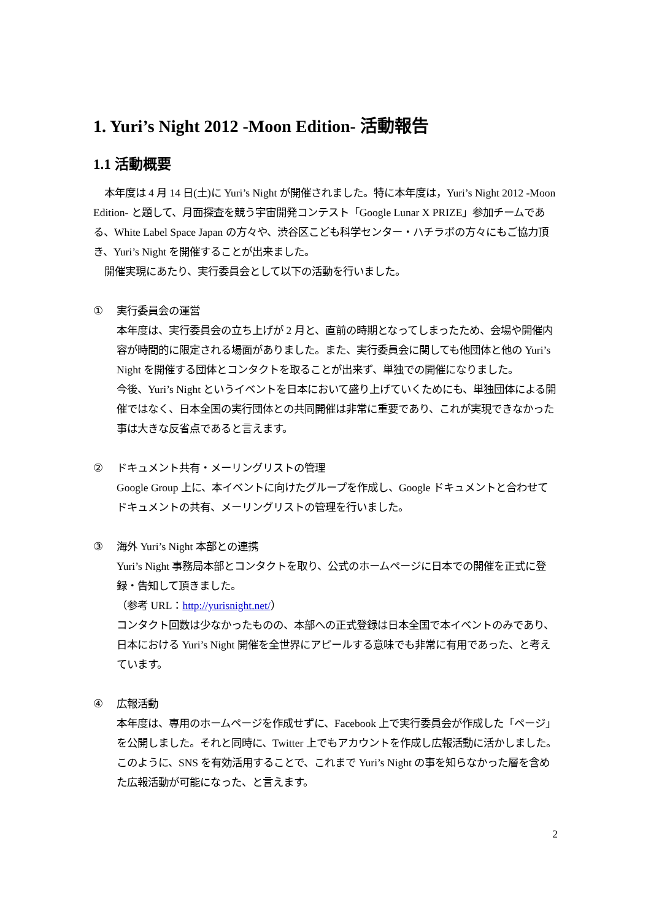1. Yuri’s Night 2012 -Moon Edition- 活動報告
1.1 活動概要
本年度は 4 月 14 日(土)に Yuri’s Night が開催されました。特に本年度は，Yuri’s Night 2012 -Moon Edition- と題して、月面探査を競う宇宙開発コンテスト「Google Lunar X PRIZE」参加チームである、White Label Space Japan の方々や、渋谷区こども科学センター・ハチラボの方々にもご協力頂き、Yuri’s Night を開催することが出来ました。
開催実現にあたり、実行委員会として以下の活動を行いました。
① 実行委員会の運営
本年度は、実行委員会の立ち上げが 2 月と、直前の時期となってしまったため、会場や開催内容が時間的に限定される場面がありました。また、実行委員会に関しても他団体と他の Yuri’s Night を開催する団体とコンタクトを取ることが出来ず、単独での開催になりました。
今後、Yuri’s Night というイベントを日本において盛り上げていくためにも、単独団体による開催ではなく、日本全国の実行団体との共同開催は非常に重要であり、これが実現できなかった事は大きな反省点であると言えます。
② ドキュメント共有・メーリングリストの管理
Google Group 上に、本イベントに向けたグループを作成し、Google ドキュメントと合わせてドキュメントの共有、メーリングリストの管理を行いました。
③ 海外 Yuri’s Night 本部との連携
Yuri’s Night 事務局本部とコンタクトを取り、公式のホームページに日本での開催を正式に登録・告知して頂きました。
（参考 URL：http://yurisnight.net/）
コンタクト回数は少なかったものの、本部への正式登録は日本全国で本イベントのみであり、日本における Yuri’s Night 開催を全世界にアピールする意味でも非常に有用であった、と考えています。
④ 広報活動
本年度は、専用のホームページを作成せずに、Facebook 上で実行委員会が作成した「ページ」を公開しました。それと同時に、Twitter 上でもアカウントを作成し広報活動に活かしました。このように、SNS を有効活用することで、これまで Yuri’s Night の事を知らなかった層を含めた広報活動が可能になった、と言えます。
2